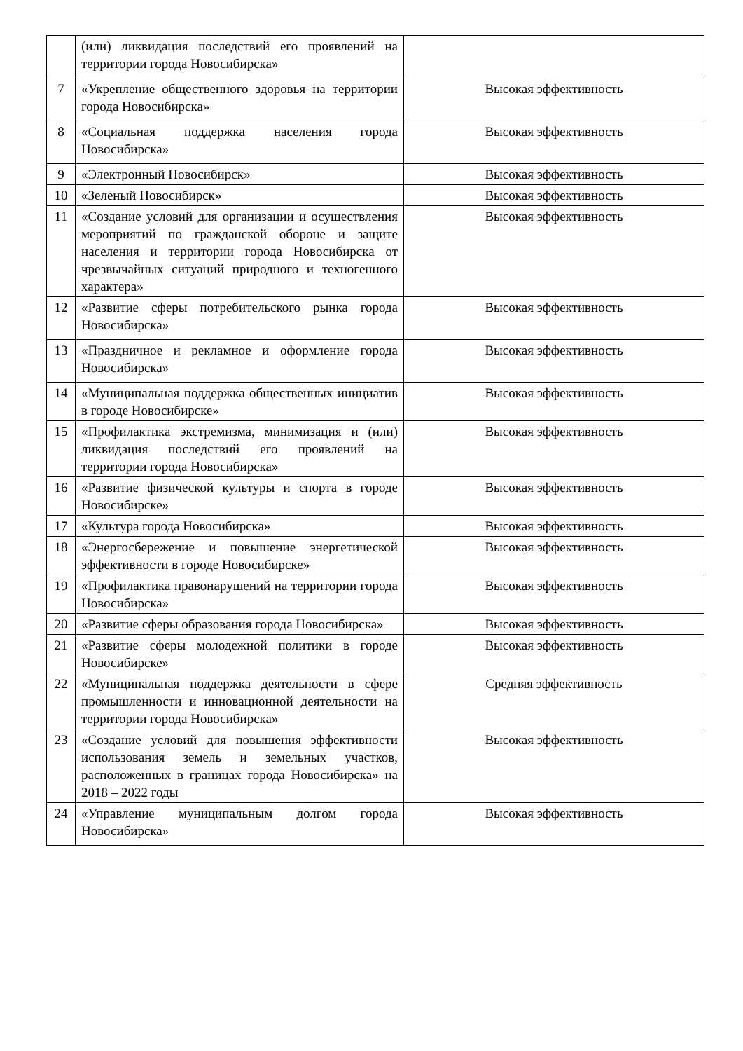| | (или) ликвидация последствий его проявлений на территории города Новосибирска» | |
| 7 | «Укрепление общественного здоровья на территории города Новосибирска» | Высокая эффективность |
| 8 | «Социальная поддержка населения города Новосибирска» | Высокая эффективность |
| 9 | «Электронный Новосибирск» | Высокая эффективность |
| 10 | «Зеленый Новосибирск» | Высокая эффективность |
| 11 | «Создание условий для организации и осуществления мероприятий по гражданской обороне и защите населения и территории города Новосибирска от чрезвычайных ситуаций природного и техногенного характера» | Высокая эффективность |
| 12 | «Развитие сферы потребительского рынка города Новосибирска» | Высокая эффективность |
| 13 | «Праздничное и рекламное и оформление города Новосибирска» | Высокая эффективность |
| 14 | «Муниципальная поддержка общественных инициатив в городе Новосибирске» | Высокая эффективность |
| 15 | «Профилактика экстремизма, минимизация и (или) ликвидация последствий его проявлений на территории города Новосибирска» | Высокая эффективность |
| 16 | «Развитие физической культуры и спорта в городе Новосибирске» | Высокая эффективность |
| 17 | «Культура города Новосибирска» | Высокая эффективность |
| 18 | «Энергосбережение и повышение энергетической эффективности в городе Новосибирске» | Высокая эффективность |
| 19 | «Профилактика правонарушений на территории города Новосибирска» | Высокая эффективность |
| 20 | «Развитие сферы образования города Новосибирска» | Высокая эффективность |
| 21 | «Развитие сферы молодежной политики в городе Новосибирске» | Высокая эффективность |
| 22 | «Муниципальная поддержка деятельности в сфере промышленности и инновационной деятельности на территории города Новосибирска» | Средняя эффективность |
| 23 | «Создание условий для повышения эффективности использования земель и земельных участков, расположенных в границах города Новосибирска» на 2018 – 2022 годы | Высокая эффективность |
| 24 | «Управление муниципальным долгом города Новосибирска» | Высокая эффективность |